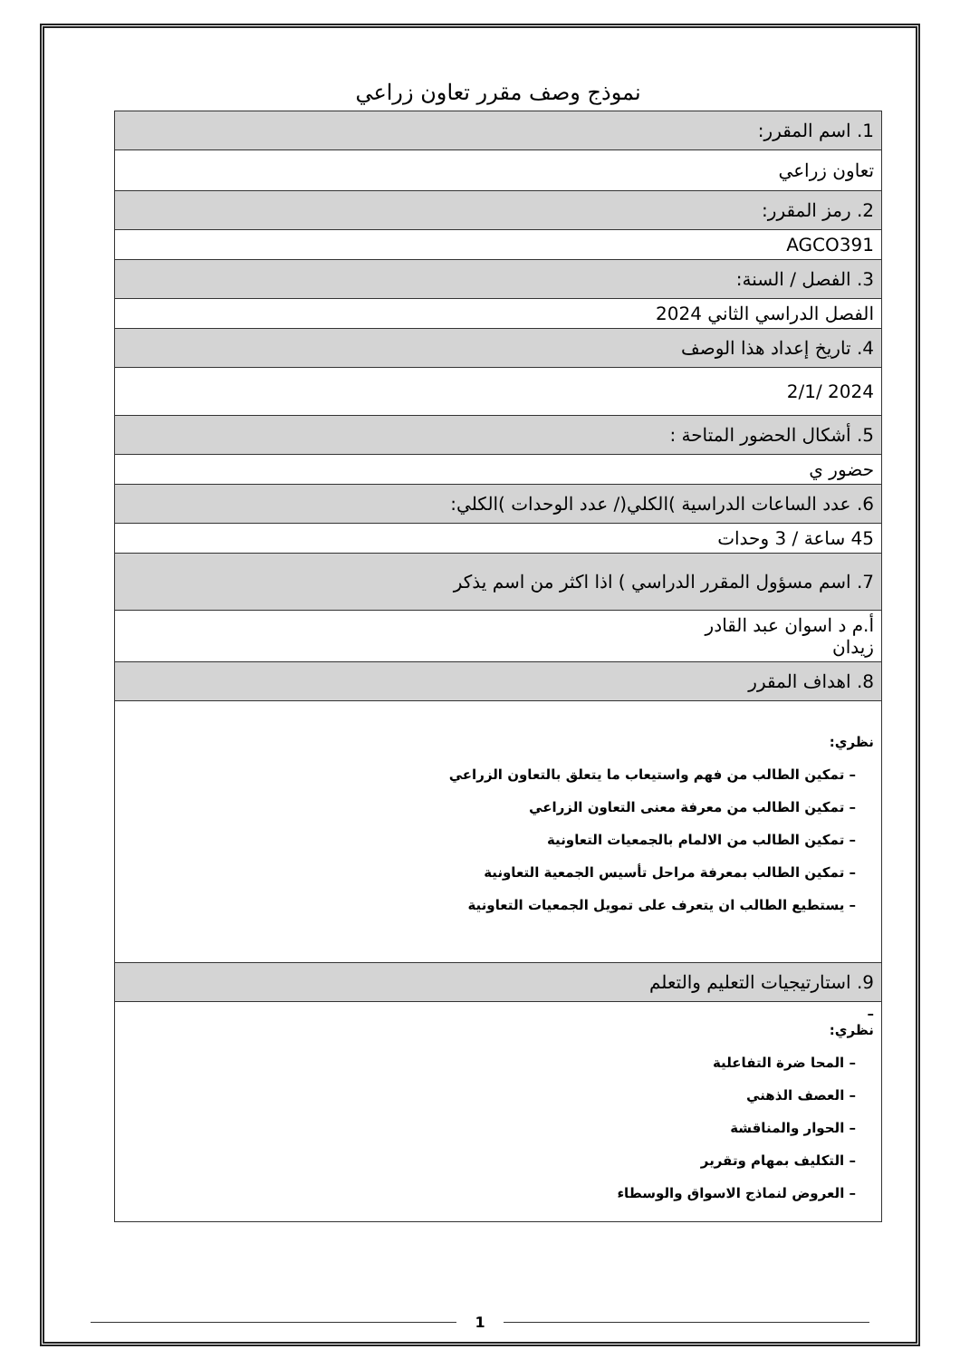نموذج وصف مقرر تعاون زراعي
| 1. اسم المقرر: |
| تعاون زراعي |
| 2. رمز المقرر: |
| AGCO391 |
| 3. الفصل / السنة: |
| الفصل الدراسي الثاني 2024 |
| 4. تاريخ إعداد هذا الوصف |
| 2024 /2/1 |
| 5. أشكال الحضور المتاحة : |
| حضور ي |
| 6. عدد الساعات الدراسية )الكلي(/ عدد الوحدات )الكلي: |
| 45 ساعة / 3 وحدات |
| 7. اسم مسؤول المقرر الدراسي ) اذا اكثر من اسم يذكر |
| أ.م د اسوان عبد القادر زيدان |
| 8. اهداف المقرر |
| نظري: – تمكين الطالب من فهم واستيعاب ما يتعلق بالتعاون الزراعي – تمكين الطالب من معرفة معنى التعاون الزراعي – تمكين الطالب من الالمام بالجمعيات التعاونية – تمكين الطالب بمعرفة مراحل تأسيس الجمعية التعاونية – يستطيع الطالب ان يتعرف على تمويل الجمعيات التعاونية |
| 9. استارتيجيات التعليم والتعلم |
| – نظري: – المحا ضرة التفاعلية – العصف الذهني – الحوار والمناقشة – التكليف بمهام وتقرير – العروض لنماذج الاسواق والوسطاء |
1